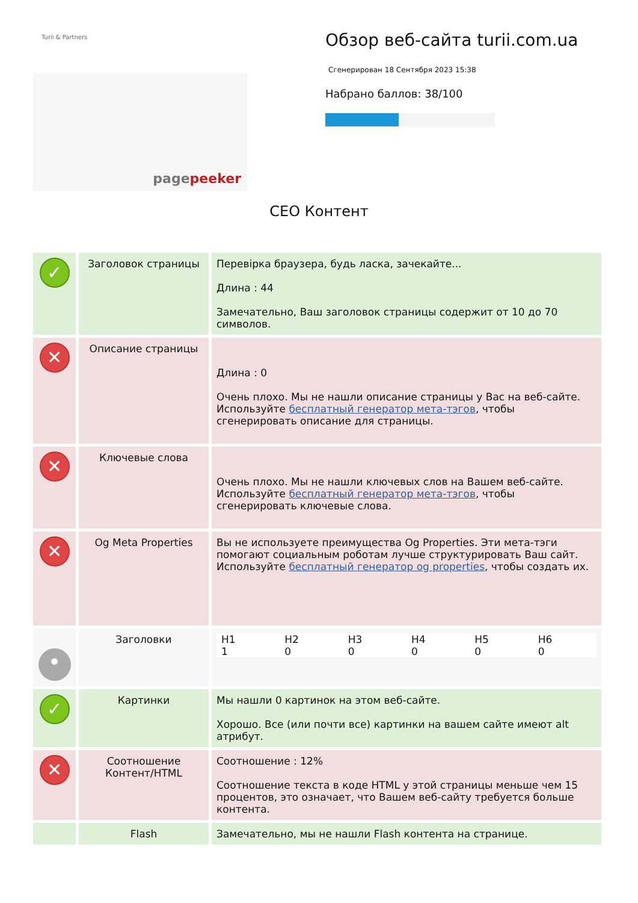Turii & Partners
pagepeeker
Обзор веб-сайта turii.com.ua
Сгенерирован 18 Сентября 2023 15:38
Набрано баллов: 38/100
СЕО Контент
| ✓ | Заголовок страницы | Перевірка браузера, будь ласка, зачекайте... Длина : 44 Замечательно, Ваш заголовок страницы содержит от 10 до 70 символов. |
| ✕ | Описание страницы | Длина : 0 Очень плохо. Мы не нашли описание страницы у Вас на веб-сайте. Используйте бесплатный генератор мета-тэгов , чтобы сгенерировать описание для страницы. |
| ✕ | Ключевые слова | Очень плохо. Мы не нашли ключевых слов на Вашем веб-сайте. Используйте бесплатный генератор мета-тэгов , чтобы сгенерировать ключевые слова. |
| ✕ | Og Meta Properties | Вы не используете преимущества Og Properties. Эти мета-тэги помогают социальным роботам лучше структурировать Ваш сайт. Используйте бесплатный генератор og properties , чтобы создать их. |
| • | Заголовки | / H1 / H2 / H3 / H4 / H5 / H6 / / 1 / 0 / 0 / 0 / 0 / 0 / |
| ✓ | Картинки | Мы нашли 0 картинок на этом веб-сайте. Хорошо. Все (или почти все) картинки на вашем сайте имеют alt атрибут. |
| ✕ | Соотношение Контент/HTML | Соотношение : 12% Соотношение текста в коде HTML у этой страницы меньше чем 15 процентов, это означает, что Вашем веб-сайту требуется больше контента. |
| | Flash | Замечательно, мы не нашли Flash контента на странице. |